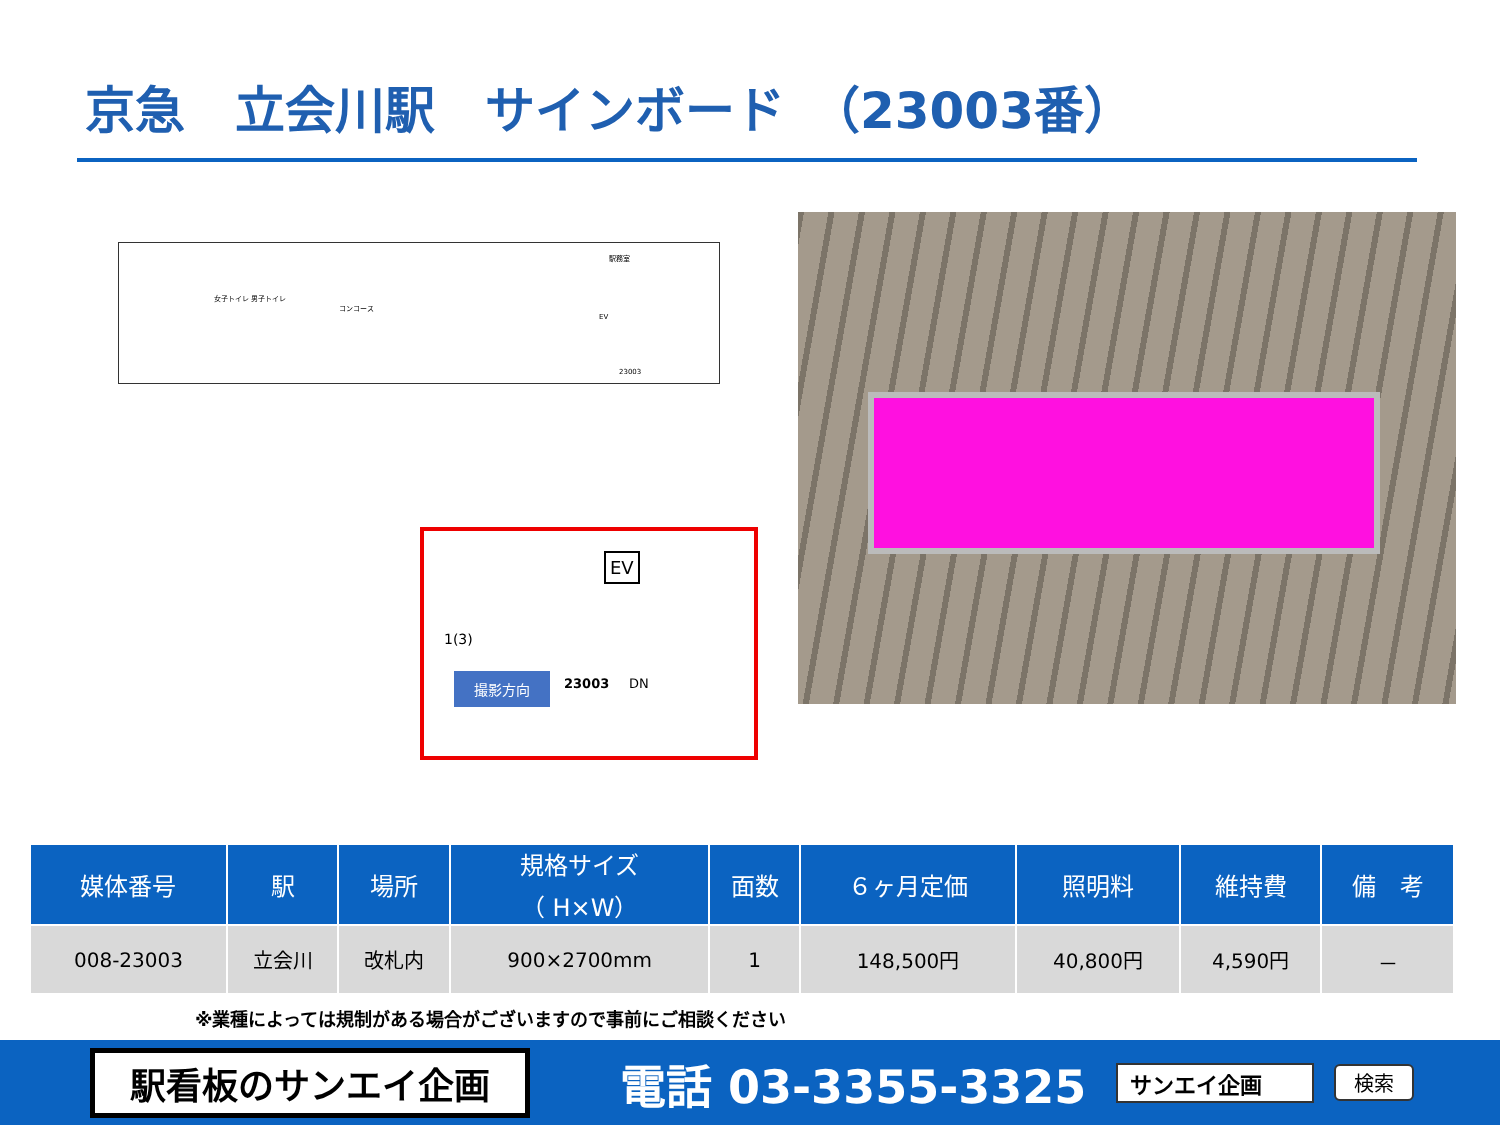京急　立会川駅　サインボード　（23003番）
コンコース
女子トイレ 男子トイレ
駅務室
23003
EV
EV
1(3)
撮影方向 23003 DN
| 媒体番号 | 駅 | 場所 | 規格サイズ （ H×W） | 面数 | ６ヶ月定価 | 照明料 | 維持費 | 備 考 |
| --- | --- | --- | --- | --- | --- | --- | --- | --- |
| 008-23003 | 立会川 | 改札内 | 900×2700mm | 1 | 148,500円 | 40,800円 | 4,590円 | － |
※業種によっては規制がある場合がございますので事前にご相談ください
駅看板のサンエイ企画
電話 03-3355-3325
サンエイ企画 検索